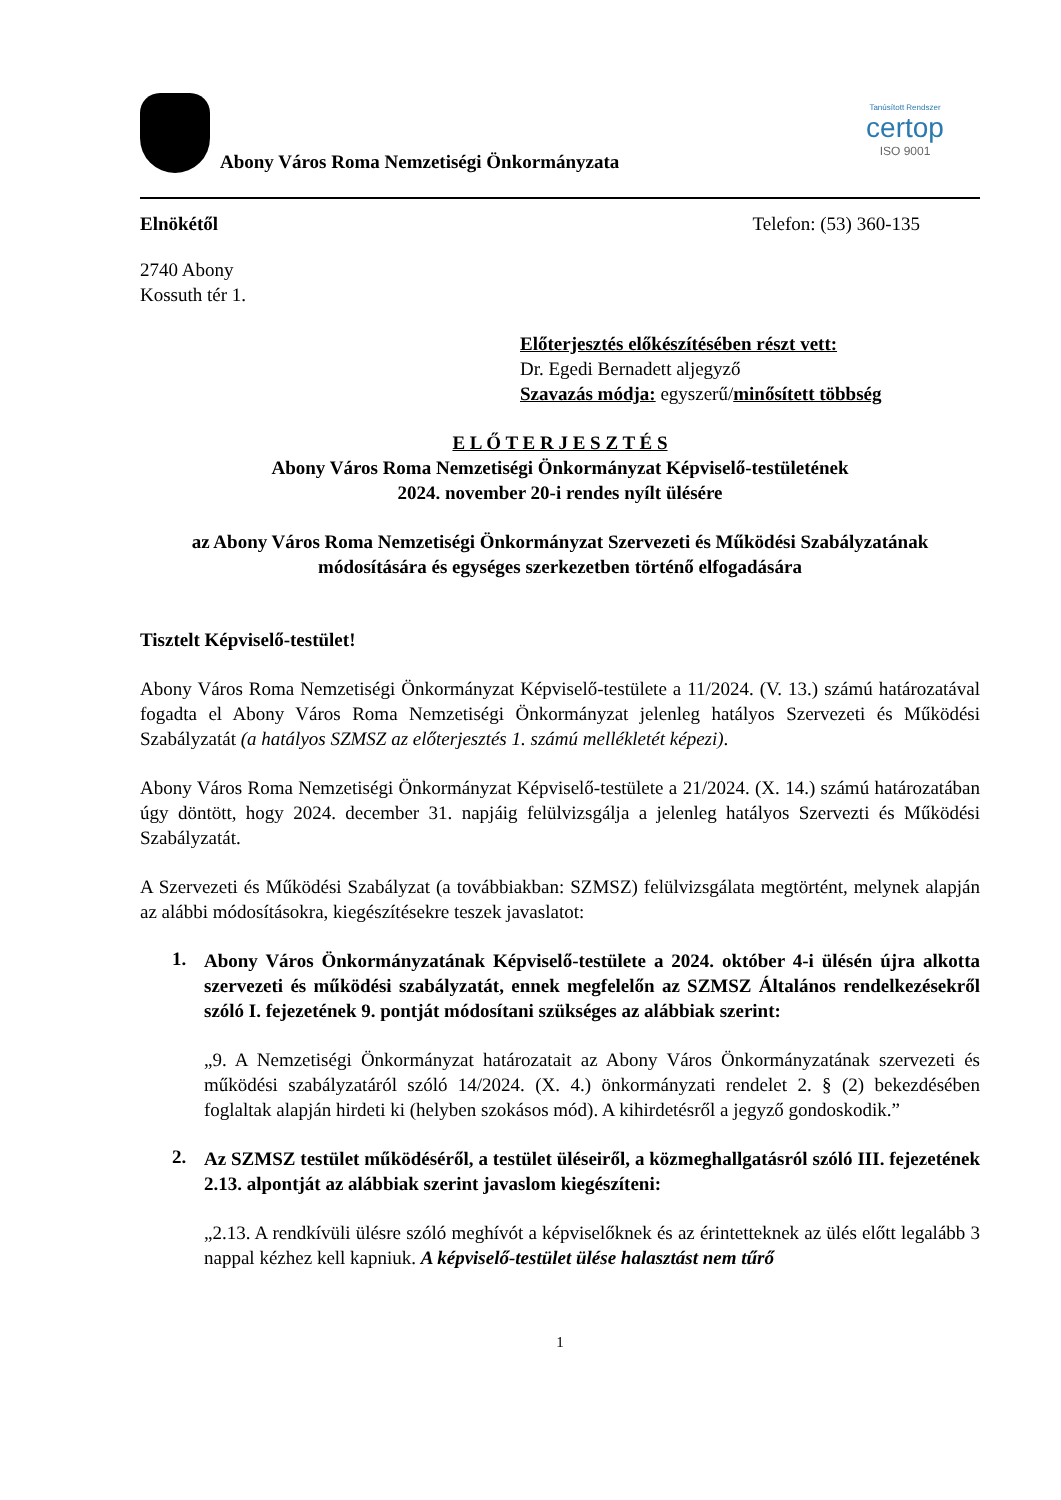Abony Város Roma Nemzetiségi Önkormányzata
Tanúsított Rendszer
certop
ISO 9001
Elnökétől Telefon: (53) 360-135
2740 Abony
Kossuth tér 1.
Előterjesztés előkészítésében részt vett:
Dr. Egedi Bernadett aljegyző
Szavazás módja: egyszerű/minősített többség
E L Ő T E R J E S Z T É S
Abony Város Roma Nemzetiségi Önkormányzat Képviselő-testületének
2024. november 20-i rendes nyílt ülésére
az Abony Város Roma Nemzetiségi Önkormányzat Szervezeti és Működési Szabályzatának módosítására és egységes szerkezetben történő elfogadására
Tisztelt Képviselő-testület!
Abony Város Roma Nemzetiségi Önkormányzat Képviselő-testülete a 11/2024. (V. 13.) számú határozatával fogadta el Abony Város Roma Nemzetiségi Önkormányzat jelenleg hatályos Szervezeti és Működési Szabályzatát (a hatályos SZMSZ az előterjesztés 1. számú mellékletét képezi).
Abony Város Roma Nemzetiségi Önkormányzat Képviselő-testülete a 21/2024. (X. 14.) számú határozatában úgy döntött, hogy 2024. december 31. napjáig felülvizsgálja a jelenleg hatályos Szervezti és Működési Szabályzatát.
A Szervezeti és Működési Szabályzat (a továbbiakban: SZMSZ) felülvizsgálata megtörtént, melynek alapján az alábbi módosításokra, kiegészítésekre teszek javaslatot:
1.
Abony Város Önkormányzatának Képviselő-testülete a 2024. október 4-i ülésén újra alkotta szervezeti és működési szabályzatát, ennek megfelelőn az SZMSZ Általános rendelkezésekről szóló I. fejezetének 9. pontját módosítani szükséges az alábbiak szerint:
„9. A Nemzetiségi Önkormányzat határozatait az Abony Város Önkormányzatának szervezeti és működési szabályzatáról szóló 14/2024. (X. 4.) önkormányzati rendelet 2. § (2) bekezdésében foglaltak alapján hirdeti ki (helyben szokásos mód). A kihirdetésről a jegyző gondoskodik.”
2.
Az SZMSZ testület működéséről, a testület üléseiről, a közmeghallgatásról szóló III. fejezetének 2.13. alpontját az alábbiak szerint javaslom kiegészíteni:
„2.13. A rendkívüli ülésre szóló meghívót a képviselőknek és az érintetteknek az ülés előtt legalább 3 nappal kézhez kell kapniuk. A képviselő-testület ülése halasztást nem tűrő
1